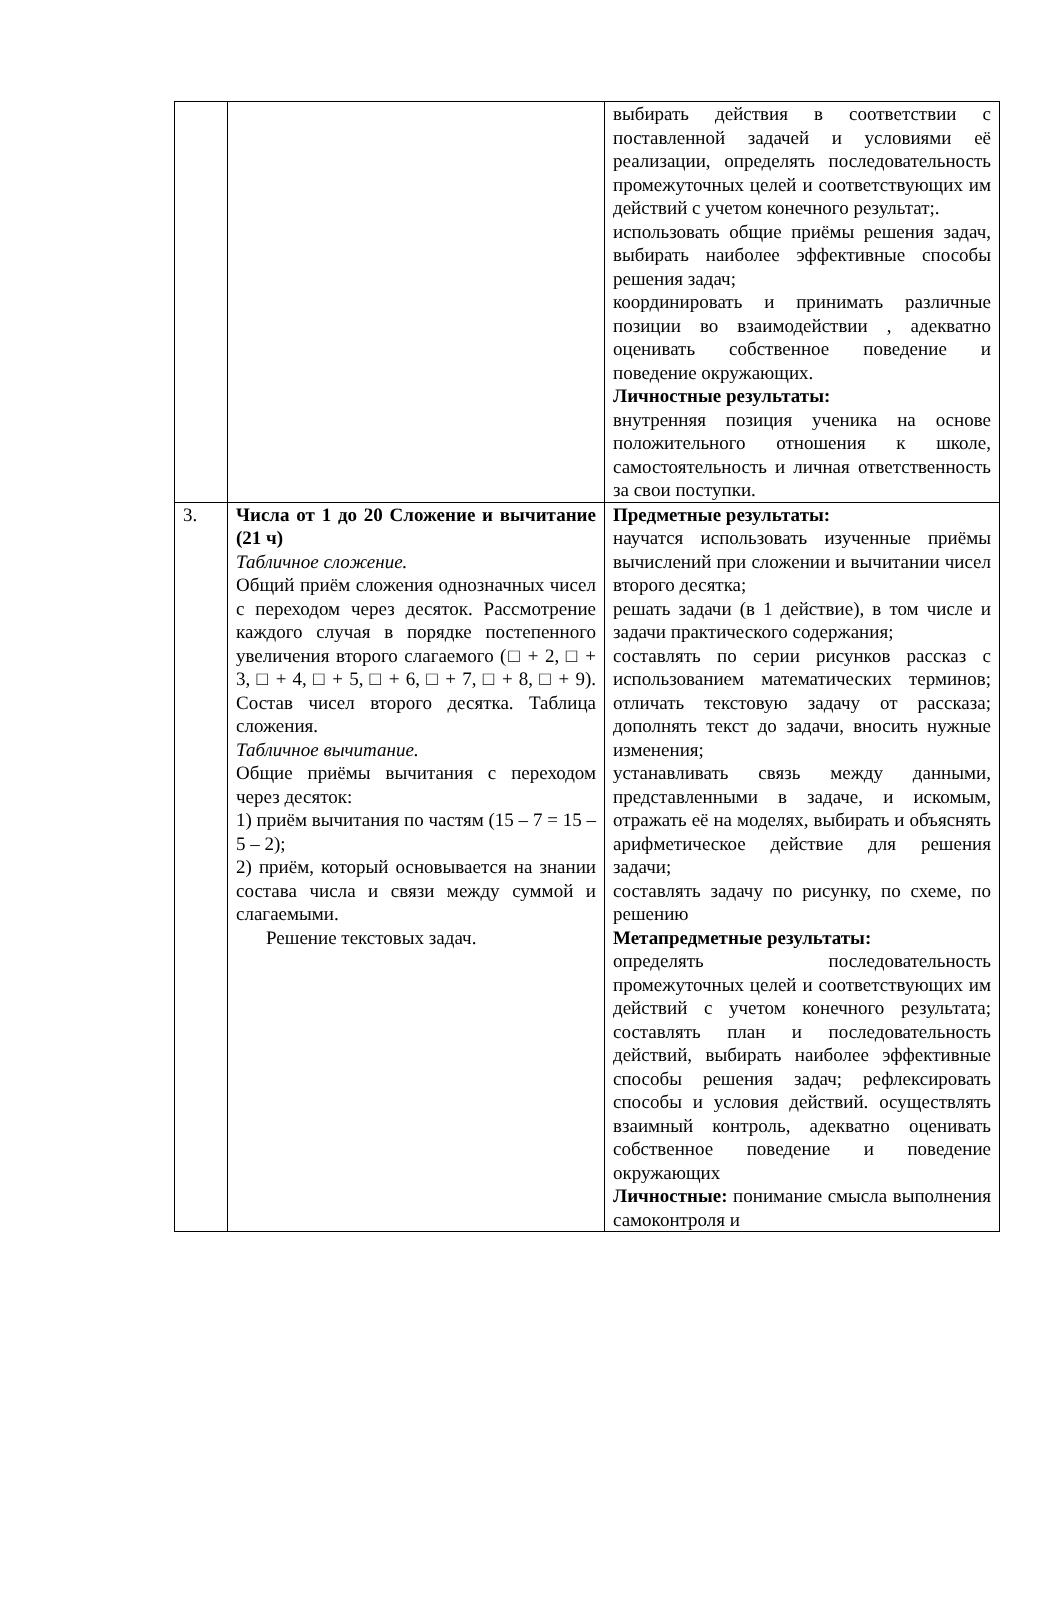| | | выбирать действия в соответствии с поставленной задачей и условиями её реализации, определять последовательность промежуточных целей и соответствующих им действий с учетом конечного результат;. использовать общие приёмы решения задач, выбирать наиболее эффективные способы решения задач; координировать и принимать различные позиции во взаимодействии , адекватно оценивать собственное поведение и поведение окружающих. Личностные результаты: внутренняя позиция ученика на основе положительного отношения к школе, самостоятельность и личная ответственность за свои поступки. |
| 3. | Числа от 1 до 20 Сложение и вычитание (21 ч) Табличное сложение. Общий приём сложения однозначных чисел с переходом через десяток. Рассмотрение каждого случая в порядке постепенного увеличения второго слагаемого (□ + 2, □ + 3, □ + 4, □ + 5, □ + 6, □ + 7, □ + 8, □ + 9). Состав чисел второго десятка. Таблица сложения. Табличное вычитание. Общие приёмы вычитания с переходом через десяток: 1) приём вычитания по частям (15 – 7 = 15 – 5 – 2); 2) приём, который основывается на знании состава числа и связи между суммой и слагаемыми. Решение текстовых задач. | Предметные результаты: научатся использовать изученные приёмы вычислений при сложении и вычитании чисел второго десятка; решать задачи (в 1 действие), в том числе и задачи практического содержания; составлять по серии рисунков рассказ с использованием математических терминов; отличать текстовую задачу от рассказа; дополнять текст до задачи, вносить нужные изменения; устанавливать связь между данными, представленными в задаче, и искомым, отражать её на моделях, выбирать и объяснять арифметическое действие для решения задачи; составлять задачу по рисунку, по схеме, по решению Метапредметные результаты: определять последовательность промежуточных целей и соответствующих им действий с учетом конечного результата; составлять план и последовательность действий, выбирать наиболее эффективные способы решения задач; рефлексировать способы и условия действий. осуществлять взаимный контроль, адекватно оценивать собственное поведение и поведение окружающих Личностные: понимание смысла выполнения самоконтроля и |